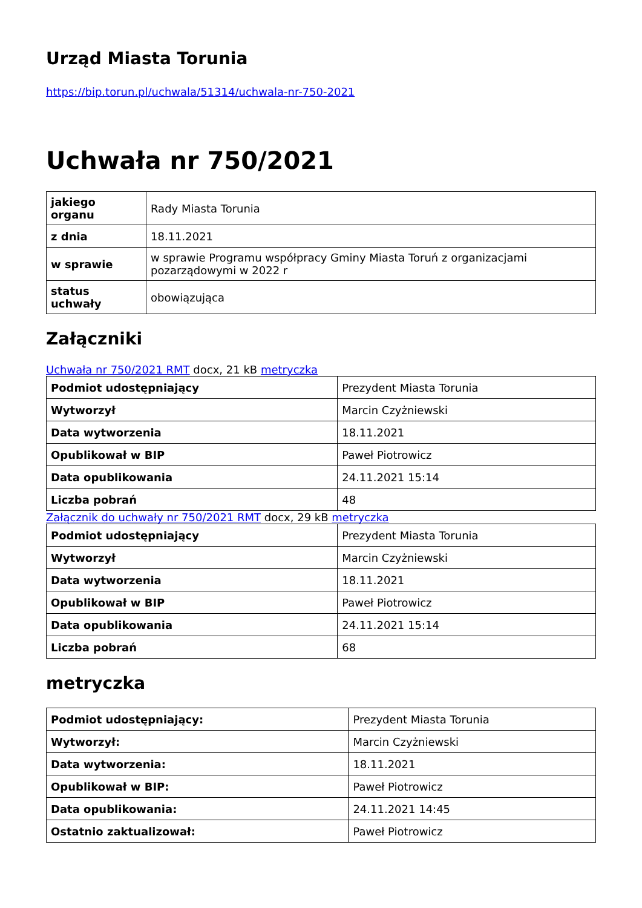Urząd Miasta Torunia
https://bip.torun.pl/uchwala/51314/uchwala-nr-750-2021
Uchwała nr 750/2021
| jakiego organu | Rady Miasta Torunia |
| z dnia | 18.11.2021 |
| w sprawie | w sprawie Programu współpracy Gminy Miasta Toruń z organizacjami pozarządowymi w 2022 r |
| status uchwały | obowiązująca |
Załączniki
Uchwała nr 750/2021 RMT docx, 21 kB metryczka
| Podmiot udostępniający | Prezydent Miasta Torunia |
| Wytworzył | Marcin Czyżniewski |
| Data wytworzenia | 18.11.2021 |
| Opublikował w BIP | Paweł Piotrowicz |
| Data opublikowania | 24.11.2021 15:14 |
| Liczba pobrań | 48 |
Załącznik do uchwały nr 750/2021 RMT docx, 29 kB metryczka
| Podmiot udostępniający | Prezydent Miasta Torunia |
| Wytworzył | Marcin Czyżniewski |
| Data wytworzenia | 18.11.2021 |
| Opublikował w BIP | Paweł Piotrowicz |
| Data opublikowania | 24.11.2021 15:14 |
| Liczba pobrań | 68 |
metryczka
| Podmiot udostępniający: | Prezydent Miasta Torunia |
| Wytworzył: | Marcin Czyżniewski |
| Data wytworzenia: | 18.11.2021 |
| Opublikował w BIP: | Paweł Piotrowicz |
| Data opublikowania: | 24.11.2021 14:45 |
| Ostatnio zaktualizował: | Paweł Piotrowicz |